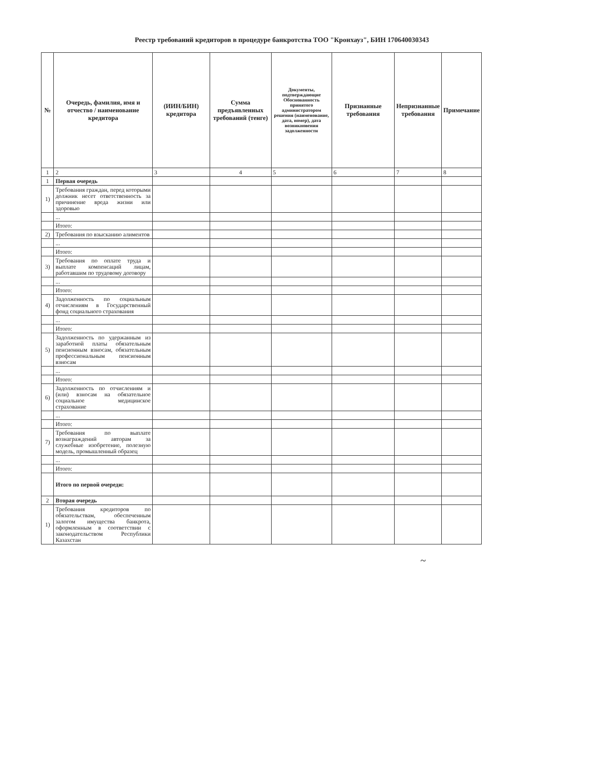Реестр требований кредиторов в процедуре банкротства ТОО "Кронхауз", БИН 170640030343
| № | Очередь, фамилия, имя и отчество / наименование кредитора | (ИИН/БИН) кредитора | Сумма предъявленных требований (тенге) | Документы, подтверждающие Обоснованность принятого администратором решения (наименование, дата, номер), дата возникновения задолженности | Признанные требования | Непризнанные требования | Примечание |
| --- | --- | --- | --- | --- | --- | --- | --- |
| 1 | 2 | 3 | 4 | 5 | 6 | 7 | 8 |
| 1 | Первая очередь | | | | | | |
| 1) | Требования граждан, перед которыми должник несет ответственность за причинение вреда жизни или здоровью | | | | | | |
| | ... | | | | | | |
| | Итого: | | | | | | |
| 2) | Требования по взысканию алиментов | | | | | | |
| | ... | | | | | | |
| | Итого: | | | | | | |
| 3) | Требования по оплате труда и выплате компенсаций лицам, работавшим по трудовому договору | | | | | | |
| | ... | | | | | | |
| | Итого: | | | | | | |
| 4) | Задолженность по социальным отчислениям в Государственный фонд социального страхования | | | | | | |
| | ... | | | | | | |
| | Итого: | | | | | | |
| 5) | Задолженность по удержанным из заработной платы обязательным пенсионным взносам, обязательным профессиональным пенсионным взносам | | | | | | |
| | ... | | | | | | |
| | Итого: | | | | | | |
| 6) | Задолженность по отчислениям и (или) взносам на обязательное социальное медицинское страхование | | | | | | |
| | ... | | | | | | |
| | Итого: | | | | | | |
| 7) | Требования по выплате вознаграждений авторам за служебные изобретение, полезную модель, промышленный образец | | | | | | |
| | ... | | | | | | |
| | Итого: | | | | | | |
| | Итого по первой очереди: | | | | | | |
| 2 | Вторая очередь | | | | | | |
| 1) | Требования кредиторов по обязательствам, обеспеченным залогом имущества банкрота, оформленным в соответствии с законодательством Республики Казахстан | | | | | | |
~